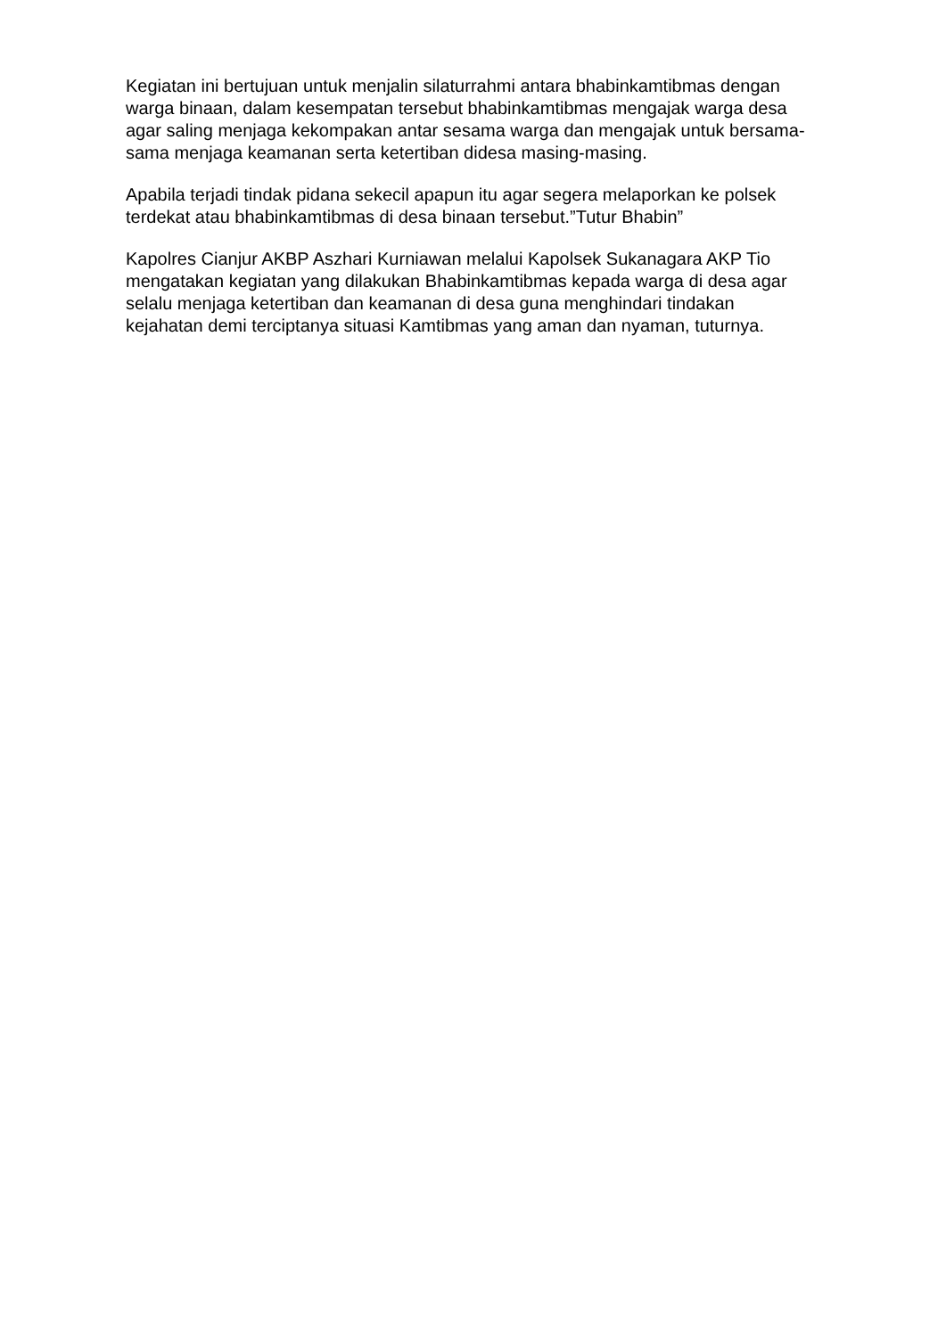Kegiatan ini bertujuan untuk menjalin silaturrahmi antara bhabinkamtibmas dengan warga binaan, dalam kesempatan tersebut bhabinkamtibmas mengajak warga desa agar saling menjaga kekompakan antar sesama warga dan mengajak untuk bersama-sama menjaga keamanan serta ketertiban didesa masing-masing.
Apabila terjadi tindak pidana sekecil apapun itu agar segera melaporkan ke polsek terdekat atau bhabinkamtibmas di desa binaan tersebut.”Tutur Bhabin”
Kapolres Cianjur AKBP Aszhari Kurniawan melalui Kapolsek Sukanagara AKP Tio mengatakan kegiatan yang dilakukan Bhabinkamtibmas kepada warga di desa agar selalu menjaga ketertiban dan keamanan di desa guna menghindari tindakan kejahatan demi terciptanya situasi Kamtibmas yang aman dan nyaman, tuturnya.